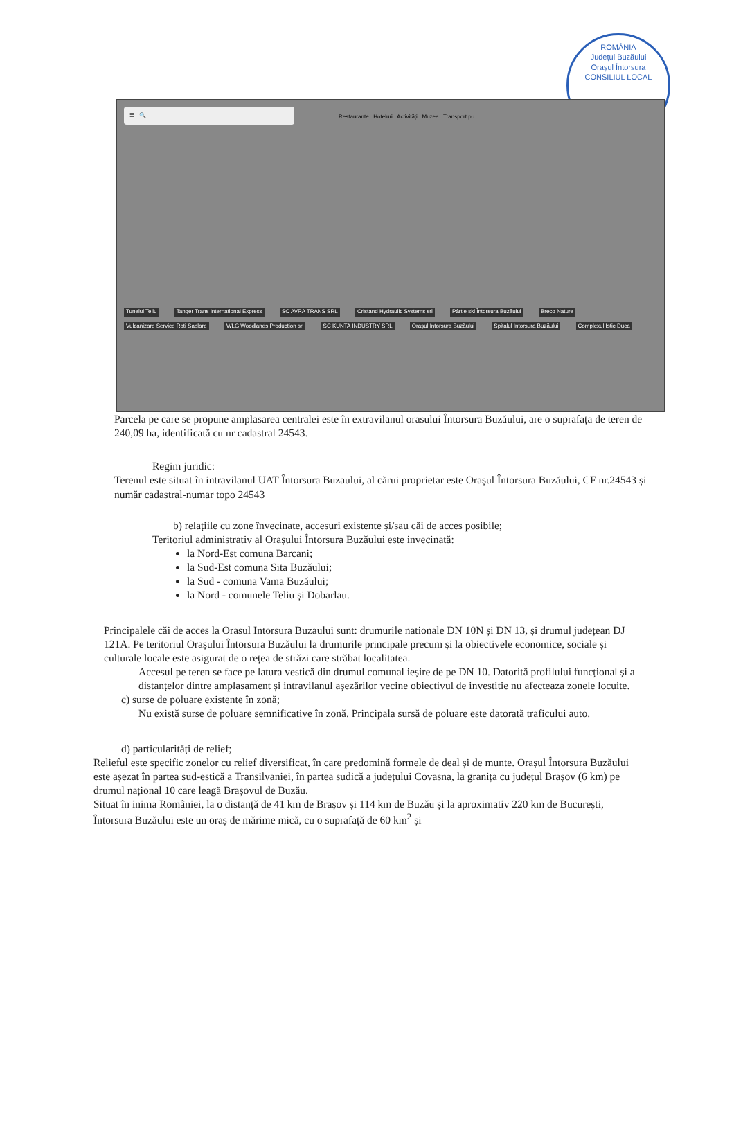ROMÂNIA
Județul Buzăului
Orașul Întorsura
CONSILIUL LOCAL
☰ 🔍
Restaurante Hoteluri Activități Muzee Transport pu
Tunelul Teliu Tanger Trans International Express SC AVRA TRANS SRL Cristand Hydraulic Systems srl Pârtie ski Întorsura Buzăului Breco Nature Vulcanizare Service Roti Sablare WLG Woodlands Production srl SC KUNTA INDUSTRY SRL Orașul Întorsura Buzăului Spitalul Întorsura Buzăului Complexul Istic Duca
Parcela pe care se propune amplasarea centralei este în extravilanul orasului Întorsura Buzăului, are o suprafața de teren de 240,09 ha, identificată cu nr cadastral 24543.
Regim juridic:
Terenul este situat în intravilanul UAT Întorsura Buzaului, al cărui proprietar este Orașul Întorsura Buzăului, CF nr.24543 și număr cadastral-numar topo 24543
b) relațiile cu zone învecinate, accesuri existente și/sau căi de acces posibile;
Teritoriul administrativ al Orașului Întorsura Buzăului este invecinată:
la Nord-Est comuna Barcani;
la Sud-Est comuna Sita Buzăului;
la Sud - comuna Vama Buzăului;
la Nord - comunele Teliu și Dobarlau.
Principalele căi de acces la Orasul Intorsura Buzaului sunt: drumurile nationale DN 10N și DN 13, și drumul județean DJ 121A. Pe teritoriul Orașului Întorsura Buzăului la drumurile principale precum și la obiectivele economice, sociale și culturale locale este asigurat de o rețea de străzi care străbat localitatea.
Accesul pe teren se face pe latura vestică din drumul comunal ieșire de pe DN 10. Datorită profilului funcțional și a distanțelor dintre amplasament și intravilanul așezărilor vecine obiectivul de investitie nu afecteaza zonele locuite.
c) surse de poluare existente în zonă;
Nu există surse de poluare semnificative în zonă. Principala sursă de poluare este datorată traficului auto.
d) particularități de relief;
Relieful este specific zonelor cu relief diversificat, în care predomină formele de deal și de munte. Orașul Întorsura Buzăului este așezat în partea sud-estică a Transilvaniei, în partea sudică a județului Covasna, la granița cu județul Brașov (6 km) pe drumul național 10 care leagă Brașovul de Buzău.
Situat în inima României, la o distanță de 41 km de Brașov și 114 km de Buzău și la aproximativ 220 km de București, Întorsura Buzăului este un oraș de mărime mică, cu o suprafață de 60 km<sup>2</sup> și